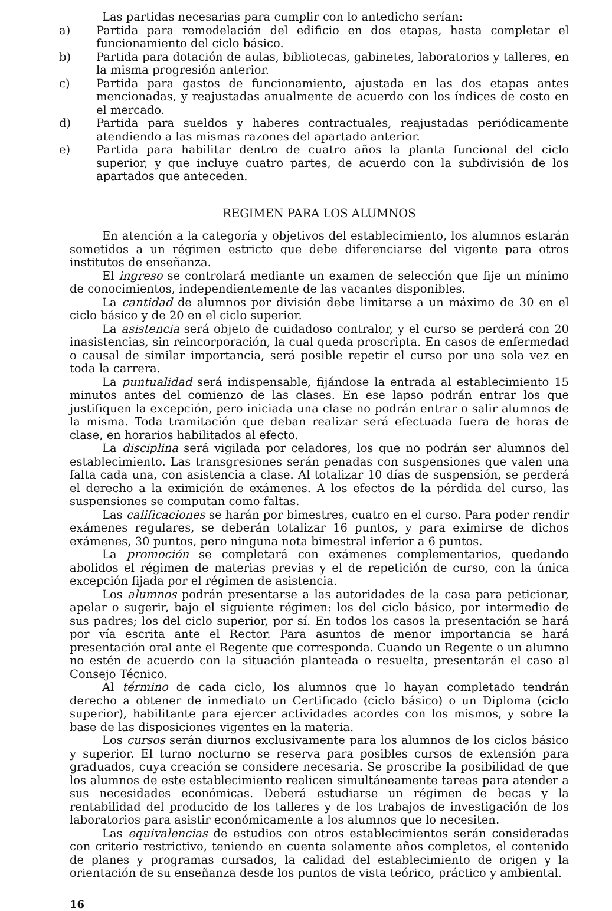Las partidas necesarias para cumplir con lo antedicho serían:
a) Partida para remodelación del edificio en dos etapas, hasta completar el funcionamiento del ciclo básico.
b) Partida para dotación de aulas, bibliotecas, gabinetes, laboratorios y talleres, en la misma progresión anterior.
c) Partida para gastos de funcionamiento, ajustada en las dos etapas antes mencionadas, y reajustadas anualmente de acuerdo con los índices de costo en el mercado.
d) Partida para sueldos y haberes contractuales, reajustadas periódicamente atendiendo a las mismas razones del apartado anterior.
e) Partida para habilitar dentro de cuatro años la planta funcional del ciclo superior, y que incluye cuatro partes, de acuerdo con la subdivisión de los apartados que anteceden.
REGIMEN PARA LOS ALUMNOS
En atención a la categoría y objetivos del establecimiento, los alumnos estarán sometidos a un régimen estricto que debe diferenciarse del vigente para otros institutos de enseñanza.
El ingreso se controlará mediante un examen de selección que fije un mínimo de conocimientos, independientemente de las vacantes disponibles.
La cantidad de alumnos por división debe limitarse a un máximo de 30 en el ciclo básico y de 20 en el ciclo superior.
La asistencia será objeto de cuidadoso contralor, y el curso se perderá con 20 inasistencias, sin reincorporación, la cual queda proscripta. En casos de enfermedad o causal de similar importancia, será posible repetir el curso por una sola vez en toda la carrera.
La puntualidad será indispensable, fijándose la entrada al establecimiento 15 minutos antes del comienzo de las clases. En ese lapso podrán entrar los que justifiquen la excepción, pero iniciada una clase no podrán entrar o salir alumnos de la misma. Toda tramitación que deban realizar será efectuada fuera de horas de clase, en horarios habilitados al efecto.
La disciplina será vigilada por celadores, los que no podrán ser alumnos del establecimiento. Las transgresiones serán penadas con suspensiones que valen una falta cada una, con asistencia a clase. Al totalizar 10 días de suspensión, se perderá el derecho a la eximición de exámenes. A los efectos de la pérdida del curso, las suspensiones se computan como faltas.
Las calificaciones se harán por bimestres, cuatro en el curso. Para poder rendir exámenes regulares, se deberán totalizar 16 puntos, y para eximirse de dichos exámenes, 30 puntos, pero ninguna nota bimestral inferior a 6 puntos.
La promoción se completará con exámenes complementarios, quedando abolidos el régimen de materias previas y el de repetición de curso, con la única excepción fijada por el régimen de asistencia.
Los alumnos podrán presentarse a las autoridades de la casa para peticionar, apelar o sugerir, bajo el siguiente régimen: los del ciclo básico, por intermedio de sus padres; los del ciclo superior, por sí. En todos los casos la presentación se hará por vía escrita ante el Rector. Para asuntos de menor importancia se hará presentación oral ante el Regente que corresponda. Cuando un Regente o un alumno no estén de acuerdo con la situación planteada o resuelta, presentarán el caso al Consejo Técnico.
Al término de cada ciclo, los alumnos que lo hayan completado tendrán derecho a obtener de inmediato un Certificado (ciclo básico) o un Diploma (ciclo superior), habilitante para ejercer actividades acordes con los mismos, y sobre la base de las disposiciones vigentes en la materia.
Los cursos serán diurnos exclusivamente para los alumnos de los ciclos básico y superior. El turno nocturno se reserva para posibles cursos de extensión para graduados, cuya creación se considere necesaria. Se proscribe la posibilidad de que los alumnos de este establecimiento realicen simultáneamente tareas para atender a sus necesidades económicas. Deberá estudiarse un régimen de becas y la rentabilidad del producido de los talleres y de los trabajos de investigación de los laboratorios para asistir económicamente a los alumnos que lo necesiten.
Las equivalencias de estudios con otros establecimientos serán consideradas con criterio restrictivo, teniendo en cuenta solamente años completos, el contenido de planes y programas cursados, la calidad del establecimiento de origen y la orientación de su enseñanza desde los puntos de vista teórico, práctico y ambiental.
16